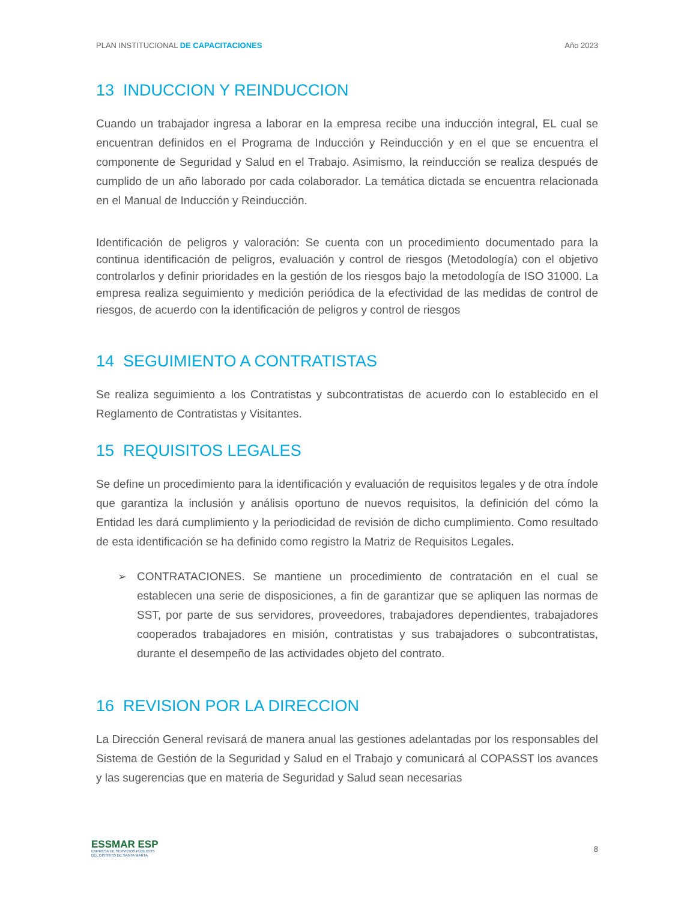PLAN INSTITUCIONAL DE CAPACITACIONES
Año 2023
13 INDUCCION Y REINDUCCION
Cuando un trabajador ingresa a laborar en la empresa recibe una inducción integral, EL cual se encuentran definidos en el Programa de Inducción y Reinducción y en el que se encuentra el componente de Seguridad y Salud en el Trabajo. Asimismo, la reinducción se realiza después de cumplido de un año laborado por cada colaborador. La temática dictada se encuentra relacionada en el Manual de Inducción y Reinducción.
Identificación de peligros y valoración: Se cuenta con un procedimiento documentado para la continua identificación de peligros, evaluación y control de riesgos (Metodología) con el objetivo controlarlos y definir prioridades en la gestión de los riesgos bajo la metodología de ISO 31000. La empresa realiza seguimiento y medición periódica de la efectividad de las medidas de control de riesgos, de acuerdo con la identificación de peligros y control de riesgos
14 SEGUIMIENTO A CONTRATISTAS
Se realiza seguimiento a los Contratistas y subcontratistas de acuerdo con lo establecido en el Reglamento de Contratistas y Visitantes.
15 REQUISITOS LEGALES
Se define un procedimiento para la identificación y evaluación de requisitos legales y de otra índole que garantiza la inclusión y análisis oportuno de nuevos requisitos, la definición del cómo la Entidad les dará cumplimiento y la periodicidad de revisión de dicho cumplimiento. Como resultado de esta identificación se ha definido como registro la Matriz de Requisitos Legales.
➢ CONTRATACIONES. Se mantiene un procedimiento de contratación en el cual se establecen una serie de disposiciones, a fin de garantizar que se apliquen las normas de SST, por parte de sus servidores, proveedores, trabajadores dependientes, trabajadores cooperados trabajadores en misión, contratistas y sus trabajadores o subcontratistas, durante el desempeño de las actividades objeto del contrato.
16 REVISION POR LA DIRECCION
La Dirección General revisará de manera anual las gestiones adelantadas por los responsables del Sistema de Gestión de la Seguridad y Salud en el Trabajo y comunicará al COPASST los avances y las sugerencias que en materia de Seguridad y Salud sean necesarias
ESSMAR ESP
EMPRESA DE SERVICIOS PÚBLICOS
DEL DISTRITO DE SANTA MARTA
8